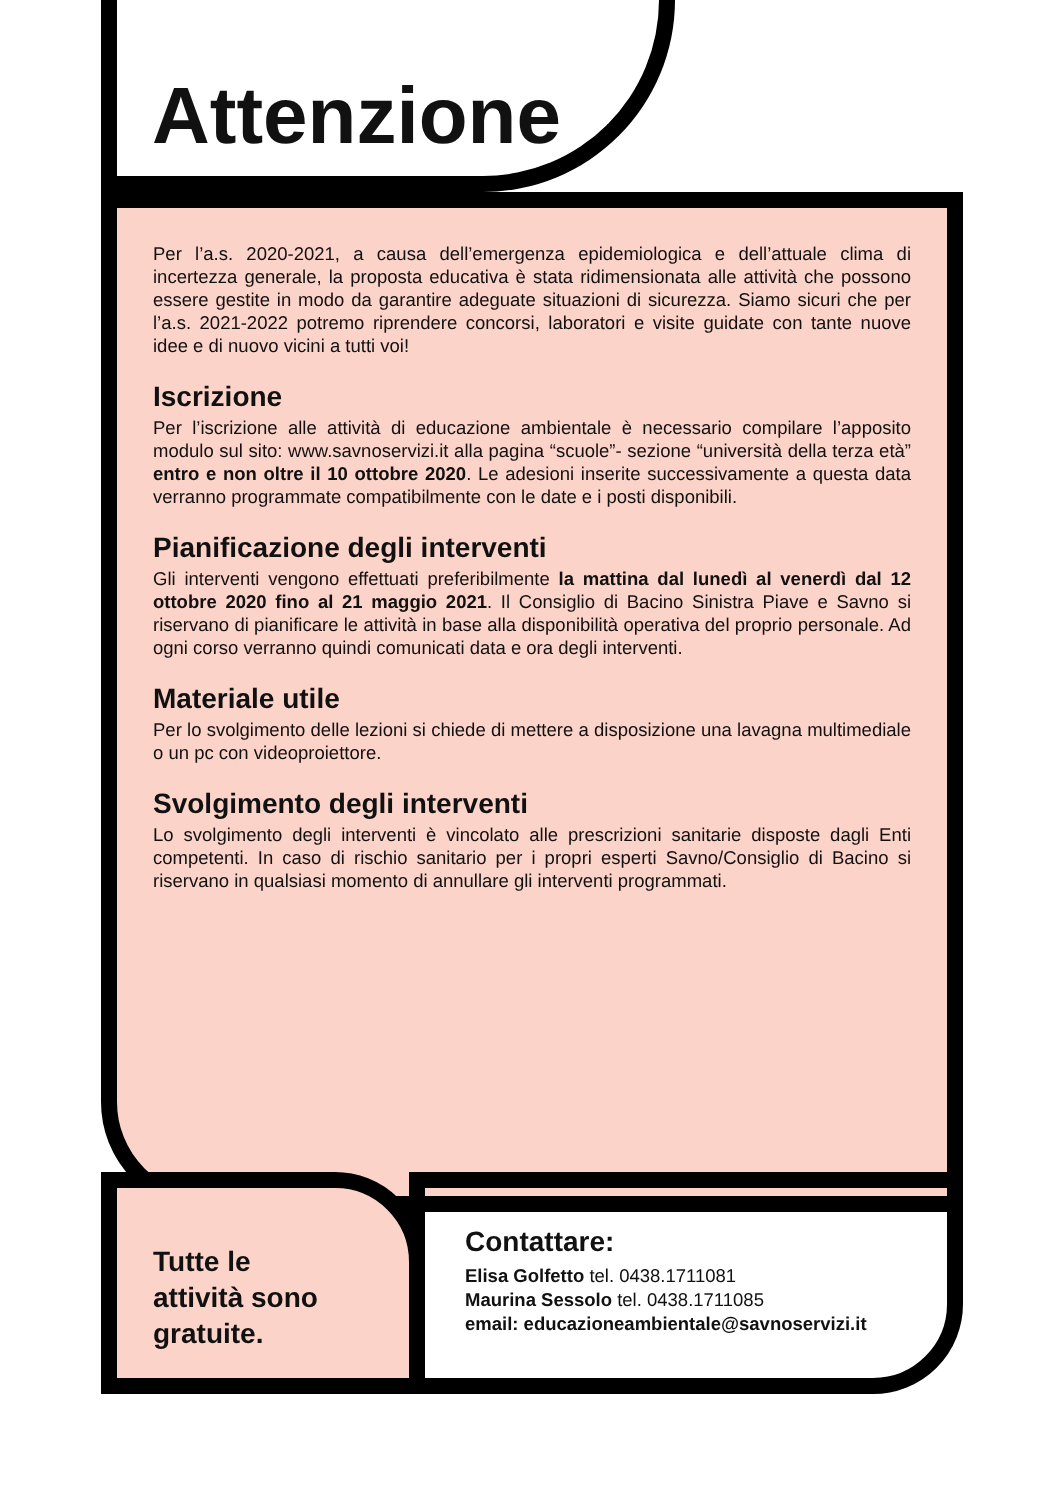Attenzione
Per l’a.s. 2020-2021, a causa dell’emergenza epidemiologica e dell’attuale clima di incertezza generale, la proposta educativa è stata ridimensionata alle attività che possono essere gestite in modo da garantire adeguate situazioni di sicurezza. Siamo sicuri che per l’a.s. 2021-2022 potremo riprendere concorsi, laboratori e visite guidate con tante nuove idee e di nuovo vicini a tutti voi!
Iscrizione
Per l’iscrizione alle attività di educazione ambientale è necessario compilare l’apposito modulo sul sito: www.savnoservizi.it alla pagina “scuole”- sezione “università della terza età” entro e non oltre il 10 ottobre 2020. Le adesioni inserite successivamente a questa data verranno programmate compatibilmente con le date e i posti disponibili.
Pianificazione degli interventi
Gli interventi vengono effettuati preferibilmente la mattina dal lunedì al venerdì dal 12 ottobre 2020 fino al 21 maggio 2021. Il Consiglio di Bacino Sinistra Piave e Savno si riservano di pianificare le attività in base alla disponibilità operativa del proprio personale. Ad ogni corso verranno quindi comunicati data e ora degli interventi.
Materiale utile
Per lo svolgimento delle lezioni si chiede di mettere a disposizione una lavagna multimediale o un pc con videoproiettore.
Svolgimento degli interventi
Lo svolgimento degli interventi è vincolato alle prescrizioni sanitarie disposte dagli Enti competenti. In caso di rischio sanitario per i propri esperti Savno/Consiglio di Bacino si riservano in qualsiasi momento di annullare gli interventi programmati.
Tutte le
attività sono
gratuite.
Contattare:
Elisa Golfetto tel. 0438.1711081
Maurina Sessolo tel. 0438.1711085
email: educazioneambientale@savnoservizi.it